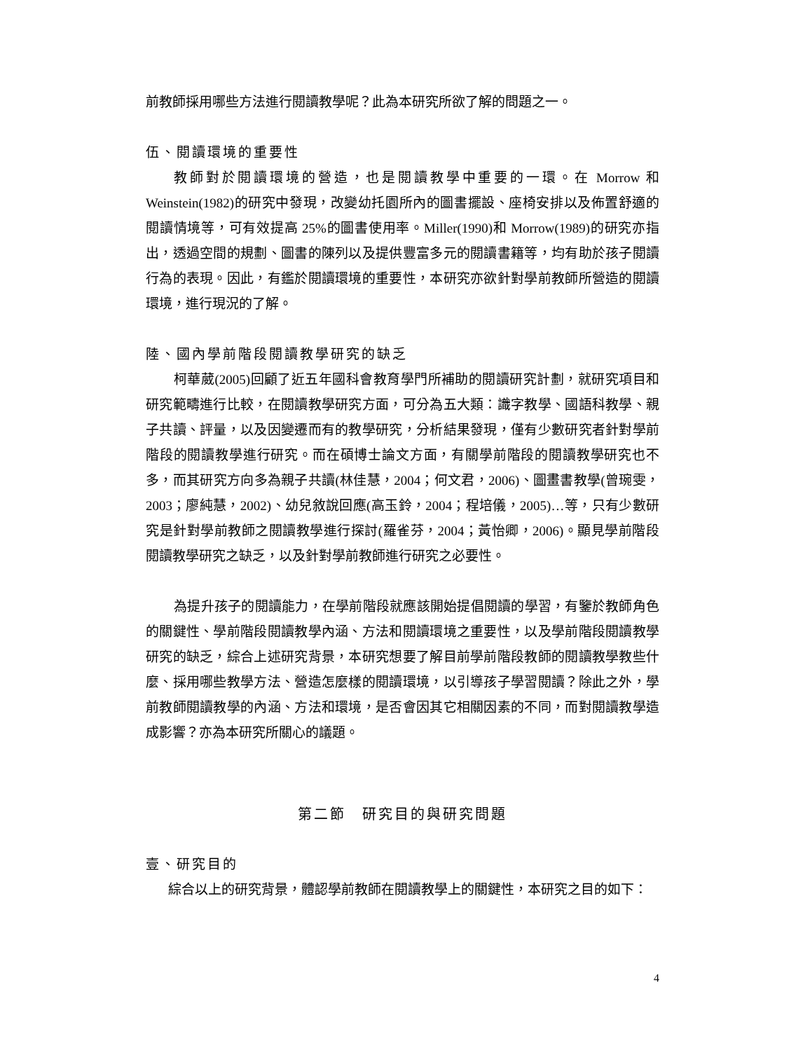前教師採用哪些方法進行閱讀教學呢？此為本研究所欲了解的問題之一。
伍、閱讀環境的重要性
教師對於閱讀環境的營造，也是閱讀教學中重要的一環。在 Morrow 和 Weinstein(1982)的研究中發現，改變幼托園所內的圖書擺設、座椅安排以及佈置舒適的閱讀情境等，可有效提高 25%的圖書使用率。Miller(1990)和 Morrow(1989)的研究亦指出，透過空間的規劃、圖書的陳列以及提供豐富多元的閱讀書籍等，均有助於孩子閱讀行為的表現。因此，有鑑於閱讀環境的重要性，本研究亦欲針對學前教師所營造的閱讀環境，進行現況的了解。
陸、國內學前階段閱讀教學研究的缺乏
柯華葳(2005)回顧了近五年國科會教育學門所補助的閱讀研究計劃，就研究項目和研究範疇進行比較，在閱讀教學研究方面，可分為五大類：識字教學、國語科教學、親子共讀、評量，以及因變遷而有的教學研究，分析結果發現，僅有少數研究者針對學前階段的閱讀教學進行研究。而在碩博士論文方面，有關學前階段的閱讀教學研究也不多，而其研究方向多為親子共讀(林佳慧，2004；何文君，2006)、圖畫書教學(曾琬雯，2003；廖純慧，2002)、幼兒敘說回應(高玉鈴，2004；程培儀，2005)…等，只有少數研究是針對學前教師之閱讀教學進行探討(羅雀芬，2004；黃怡卿，2006)。顯見學前階段閱讀教學研究之缺乏，以及針對學前教師進行研究之必要性。
為提升孩子的閱讀能力，在學前階段就應該開始提倡閱讀的學習，有鑒於教師角色的關鍵性、學前階段閱讀教學內涵、方法和閱讀環境之重要性，以及學前階段閱讀教學研究的缺乏，綜合上述研究背景，本研究想要了解目前學前階段教師的閱讀教學教些什麼、採用哪些教學方法、營造怎麼樣的閱讀環境，以引導孩子學習閱讀？除此之外，學前教師閱讀教學的內涵、方法和環境，是否會因其它相關因素的不同，而對閱讀教學造成影響？亦為本研究所關心的議題。
第二節　研究目的與研究問題
壹、研究目的
綜合以上的研究背景，體認學前教師在閱讀教學上的關鍵性，本研究之目的如下：
4